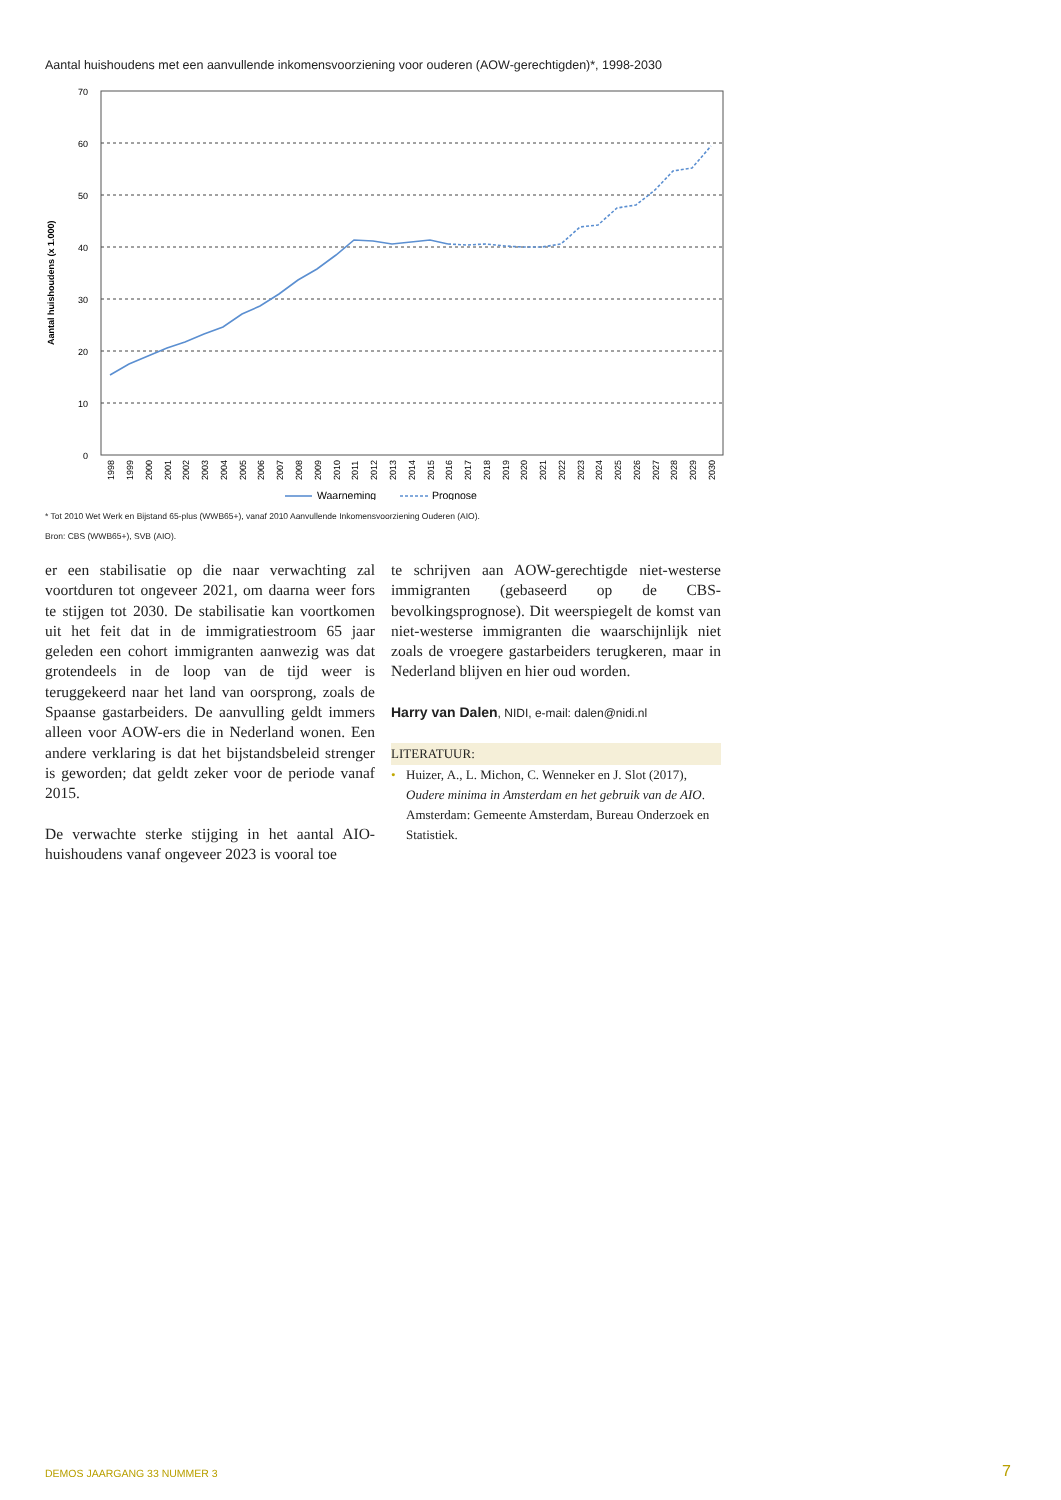Aantal huishoudens met een aanvullende inkomensvoorziening voor ouderen (AOW-gerechtigden)*, 1998-2030
70
60
50
40
30
20
10
0
Aantal huishoudens (x 1.000)
1998
1999
2000
2001
2002
2003
2004
2005
2006
2007
2008
2009
2010
2011
2012
2013
2014
2015
2016
2017
2018
2019
2020
2021
2022
2023
2024
2025
2026
2027
2028
2029
2030
Waarneming
Prognose
* Tot 2010 Wet Werk en Bijstand 65-plus (WWB65+), vanaf 2010 Aanvullende Inkomensvoorziening Ouderen (AIO).
Bron: CBS (WWB65+), SVB (AIO).
er een stabilisatie op die naar verwachting zal voortduren tot ongeveer 2021, om daarna weer fors te stijgen tot 2030. De stabilisatie kan voortkomen uit het feit dat in de immigratiestroom 65 jaar geleden een cohort immigranten aanwezig was dat grotendeels in de loop van de tijd weer is teruggekeerd naar het land van oorsprong, zoals de Spaanse gastarbeiders. De aanvulling geldt immers alleen voor AOW-ers die in Nederland wonen. Een andere verklaring is dat het bijstandsbeleid strenger is geworden; dat geldt zeker voor de periode vanaf 2015.
De verwachte sterke stijging in het aantal AIO-huishoudens vanaf ongeveer 2023 is vooral toe
te schrijven aan AOW-gerechtigde niet-westerse immigranten (gebaseerd op de CBS-bevolkingsprognose). Dit weerspiegelt de komst van niet-westerse immigranten die waarschijnlijk niet zoals de vroegere gastarbeiders terugkeren, maar in Nederland blijven en hier oud worden.
Harry van Dalen, NIDI, e-mail: dalen@nidi.nl
LITERATUUR:
• Huizer, A., L. Michon, C. Wenneker en J. Slot (2017), Oudere minima in Amsterdam en het gebruik van de AIO. Amsterdam: Gemeente Amsterdam, Bureau Onderzoek en Statistiek.
DEMOS JAARGANG 33 NUMMER 3 7